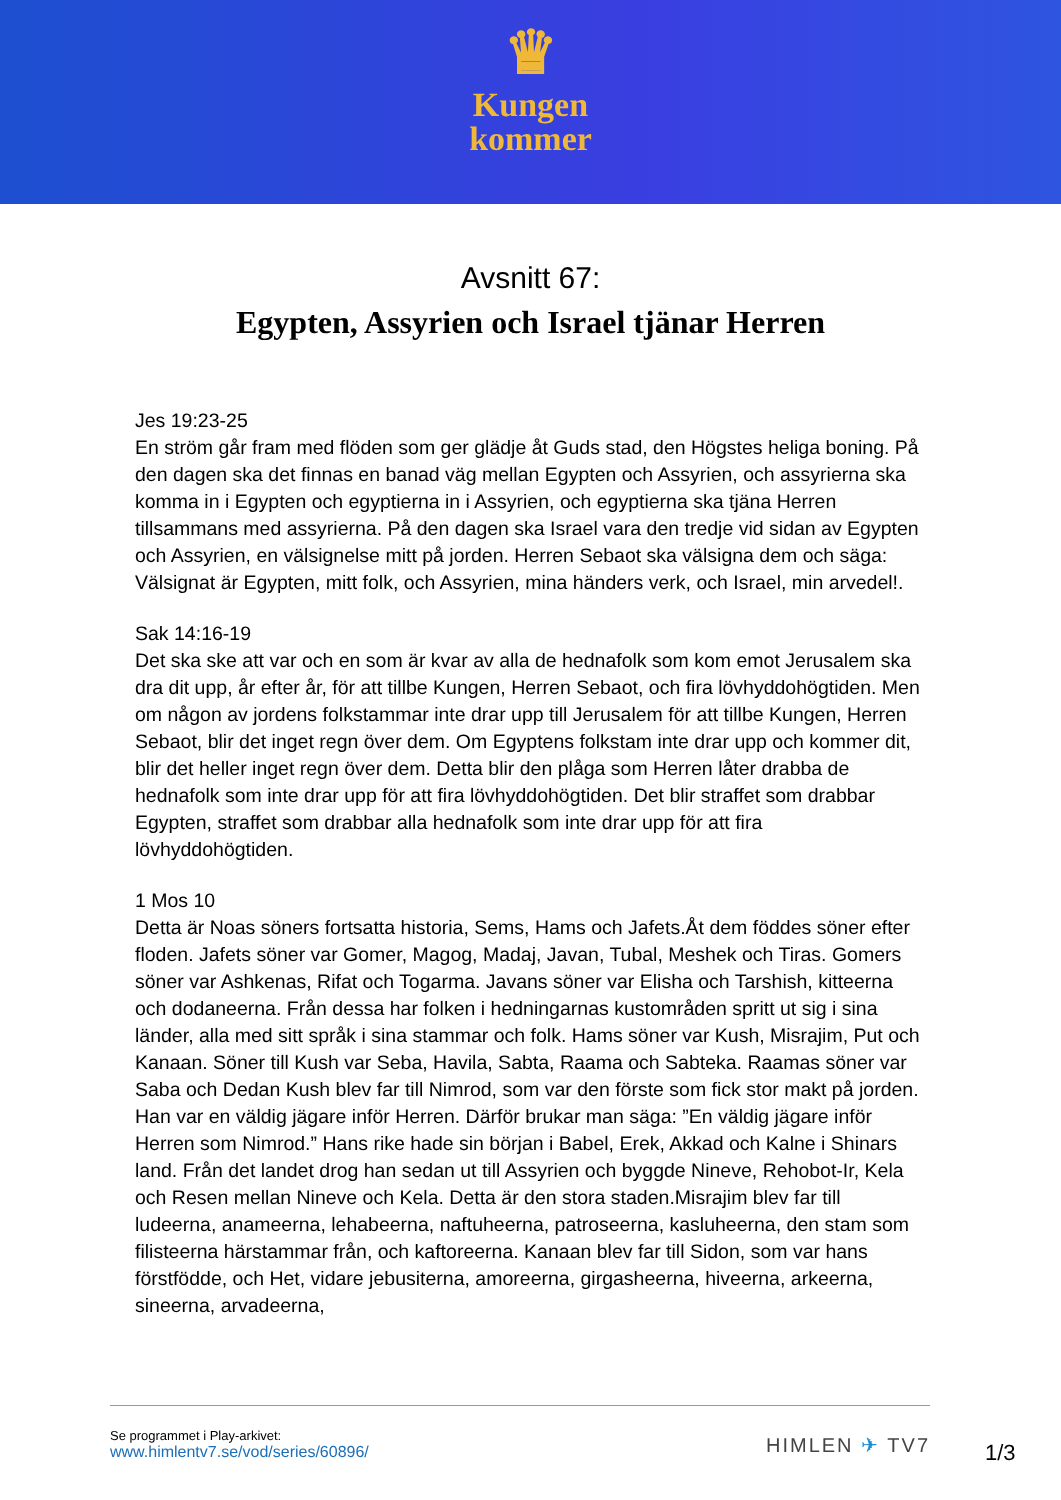♛
Kungen
kommer
Avsnitt 67:
Egypten, Assyrien och Israel tjänar Herren
Jes 19:23-25
En ström går fram med flöden som ger glädje åt Guds stad, den Högstes heliga boning. På den dagen ska det finnas en banad väg mellan Egypten och Assyrien, och assyrierna ska komma in i Egypten och egyptierna in i Assyrien, och egyptierna ska tjäna Herren tillsammans med assyrierna. På den dagen ska Israel vara den tredje vid sidan av Egypten och Assyrien, en välsignelse mitt på jorden. Herren Sebaot ska välsigna dem och säga: Välsignat är Egypten, mitt folk, och Assyrien, mina händers verk, och Israel, min arvedel!.
Sak 14:16-19
Det ska ske att var och en som är kvar av alla de hednafolk som kom emot Jerusalem ska dra dit upp, år efter år, för att tillbe Kungen, Herren Sebaot, och fira lövhyddohögtiden. Men om någon av jordens folkstammar inte drar upp till Jerusalem för att tillbe Kungen, Herren Sebaot, blir det inget regn över dem. Om Egyptens folkstam inte drar upp och kommer dit, blir det heller inget regn över dem. Detta blir den plåga som Herren låter drabba de hednafolk som inte drar upp för att fira lövhyddohögtiden. Det blir straffet som drabbar Egypten, straffet som drabbar alla hednafolk som inte drar upp för att fira lövhyddohögtiden.
1 Mos 10
Detta är Noas söners fortsatta historia, Sems, Hams och Jafets.Åt dem föddes söner efter floden. Jafets söner var Gomer, Magog, Madaj, Javan, Tubal, Meshek och Tiras. Gomers söner var Ashkenas, Rifat och Togarma. Javans söner var Elisha och Tarshish, kitteerna och dodaneerna. Från dessa har folken i hedningarnas kustområden spritt ut sig i sina länder, alla med sitt språk i sina stammar och folk. Hams söner var Kush, Misrajim, Put och Kanaan. Söner till Kush var Seba, Havila, Sabta, Raama och Sabteka. Raamas söner var Saba och Dedan Kush blev far till Nimrod, som var den förste som fick stor makt på jorden. Han var en väldig jägare inför Herren. Därför brukar man säga: ”En väldig jägare inför Herren som Nimrod.” Hans rike hade sin början i Babel, Erek, Akkad och Kalne i Shinars land. Från det landet drog han sedan ut till Assyrien och byggde Nineve, Rehobot-Ir, Kela och Resen mellan Nineve och Kela. Detta är den stora staden.Misrajim blev far till ludeerna, anameerna, lehabeerna, naftuheerna, patroseerna, kasluheerna, den stam som filisteerna härstammar från, och kaftoreerna. Kanaan blev far till Sidon, som var hans förstfödde, och Het, vidare jebusiterna, amoreerna, girgasheerna, hiveerna, arkeerna, sineerna, arvadeerna,
Se programmet i Play-arkivet:
www.himlentv7.se/vod/series/60896/
HIMLEN ✈ TV7
1/3